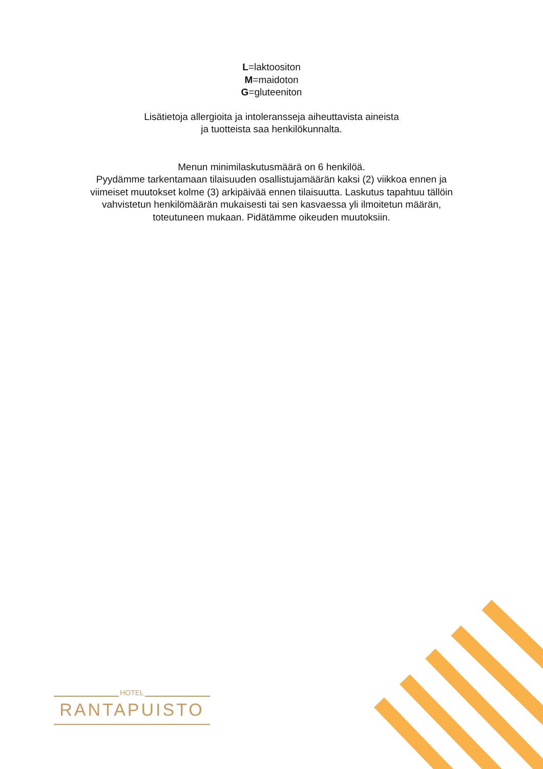L=laktoositon
M=maidoton
G=gluteeniton
Lisätietoja allergioita ja intoleransseja aiheuttavista aineista
ja tuotteista saa henkilökunnalta.
Menun minimilaskutusmäärä on 6 henkilöä.
Pyydämme tarkentamaan tilaisuuden osallistujamäärän kaksi (2) viikkoa ennen ja
viimeiset muutokset kolme (3) arkipäivää ennen tilaisuutta. Laskutus tapahtuu tällöin
vahvistetun henkilömäärän mukaisesti tai sen kasvaessa yli ilmoitetun määrän,
toteutuneen mukaan. Pidätämme oikeuden muutoksiin.
HOTEL
RANTAPUISTO